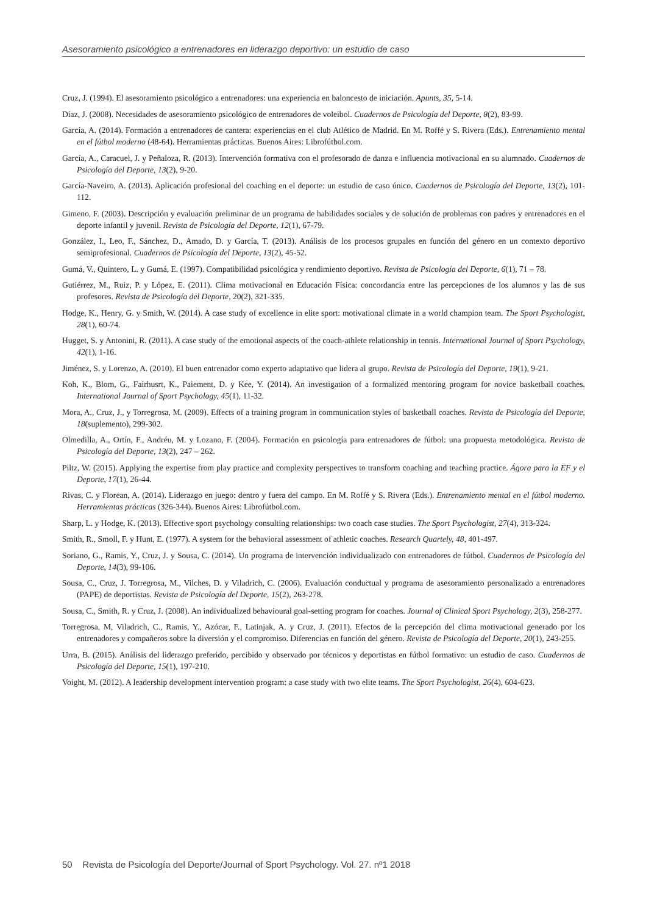Asesoramiento psicológico a entrenadores en liderazgo deportivo: un estudio de caso
Cruz, J. (1994). El asesoramiento psicológico a entrenadores: una experiencia en baloncesto de iniciación. Apunts, 35, 5-14.
Díaz, J. (2008). Necesidades de asesoramiento psicológico de entrenadores de voleibol. Cuadernos de Psicología del Deporte, 8(2), 83-99.
García, A. (2014). Formación a entrenadores de cantera: experiencias en el club Atlético de Madrid. En M. Roffé y S. Rivera (Eds.). Entrenamiento mental en el fútbol moderno (48-64). Herramientas prácticas. Buenos Aires: Librofútbol.com.
García, A., Caracuel, J. y Peñaloza, R. (2013). Intervención formativa con el profesorado de danza e influencia motivacional en su alumnado. Cuadernos de Psicología del Deporte, 13(2), 9-20.
García-Naveiro, A. (2013). Aplicación profesional del coaching en el deporte: un estudio de caso único. Cuadernos de Psicología del Deporte, 13(2), 101-112.
Gimeno, F. (2003). Descripción y evaluación preliminar de un programa de habilidades sociales y de solución de problemas con padres y entrenadores en el deporte infantil y juvenil. Revista de Psicología del Deporte, 12(1), 67-79.
González, I., Leo, F., Sánchez, D., Amado, D. y García, T. (2013). Análisis de los procesos grupales en función del género en un contexto deportivo semiprofesional. Cuadernos de Psicología del Deporte, 13(2), 45-52.
Gumá, V., Quintero, L. y Gumá, E. (1997). Compatibilidad psicológica y rendimiento deportivo. Revista de Psicología del Deporte, 6(1), 71 – 78.
Gutiérrez, M., Ruiz, P. y López, E. (2011). Clima motivacional en Educación Física: concordancia entre las percepciones de los alumnos y las de sus profesores. Revista de Psicología del Deporte, 20(2), 321-335.
Hodge, K., Henry, G. y Smith, W. (2014). A case study of excellence in elite sport: motivational climate in a world champion team. The Sport Psychologist, 28(1), 60-74.
Hugget, S. y Antonini, R. (2011). A case study of the emotional aspects of the coach-athlete relationship in tennis. International Journal of Sport Psychology, 42(1), 1-16.
Jiménez, S. y Lorenzo, A. (2010). El buen entrenador como experto adaptativo que lidera al grupo. Revista de Psicología del Deporte, 19(1), 9-21.
Koh, K., Blom, G., Fairhusrt, K., Paiement, D. y Kee, Y. (2014). An investigation of a formalized mentoring program for novice basketball coaches. International Journal of Sport Psychology, 45(1), 11-32.
Mora, A., Cruz, J., y Torregrosa, M. (2009). Effects of a training program in communication styles of basketball coaches. Revista de Psicología del Deporte, 18(suplemento), 299-302.
Olmedilla, A., Ortín, F., Andréu, M. y Lozano, F. (2004). Formación en psicología para entrenadores de fútbol: una propuesta metodológica. Revista de Psicología del Deporte, 13(2), 247 – 262.
Piltz, W. (2015). Applying the expertise from play practice and complexity perspectives to transform coaching and teaching practice. Ágora para la EF y el Deporte, 17(1), 26-44.
Rivas, C. y Florean, A. (2014). Liderazgo en juego: dentro y fuera del campo. En M. Roffé y S. Rivera (Eds.). Entrenamiento mental en el fútbol moderno. Herramientas prácticas (326-344). Buenos Aires: Librofútbol.com.
Sharp, L. y Hodge, K. (2013). Effective sport psychology consulting relationships: two coach case studies. The Sport Psychologist, 27(4), 313-324.
Smith, R., Smoll, F. y Hunt, E. (1977). A system for the behavioral assessment of athletic coaches. Research Quartely, 48, 401-497.
Soriano, G., Ramis, Y., Cruz, J. y Sousa, C. (2014). Un programa de intervención individualizado con entrenadores de fútbol. Cuadernos de Psicología del Deporte, 14(3), 99-106.
Sousa, C., Cruz, J. Torregrosa, M., Vilches, D. y Viladrich, C. (2006). Evaluación conductual y programa de asesoramiento personalizado a entrenadores (PAPE) de deportistas. Revista de Psicología del Deporte, 15(2), 263-278.
Sousa, C., Smith, R. y Cruz, J. (2008). An individualized behavioural goal-setting program for coaches. Journal of Clinical Sport Psychology, 2(3), 258-277.
Torregrosa, M, Viladrich, C., Ramis, Y., Azócar, F., Latinjak, A. y Cruz, J. (2011). Efectos de la percepción del clima motivacional generado por los entrenadores y compañeros sobre la diversión y el compromiso. Diferencias en función del género. Revista de Psicología del Deporte, 20(1), 243-255.
Urra, B. (2015). Análisis del liderazgo preferido, percibido y observado por técnicos y deportistas en fútbol formativo: un estudio de caso. Cuadernos de Psicología del Deporte, 15(1), 197-210.
Voight, M. (2012). A leadership development intervention program: a case study with two elite teams. The Sport Psychologist, 26(4), 604-623.
50 Revista de Psicología del Deporte/Journal of Sport Psychology. Vol. 27. nº1 2018